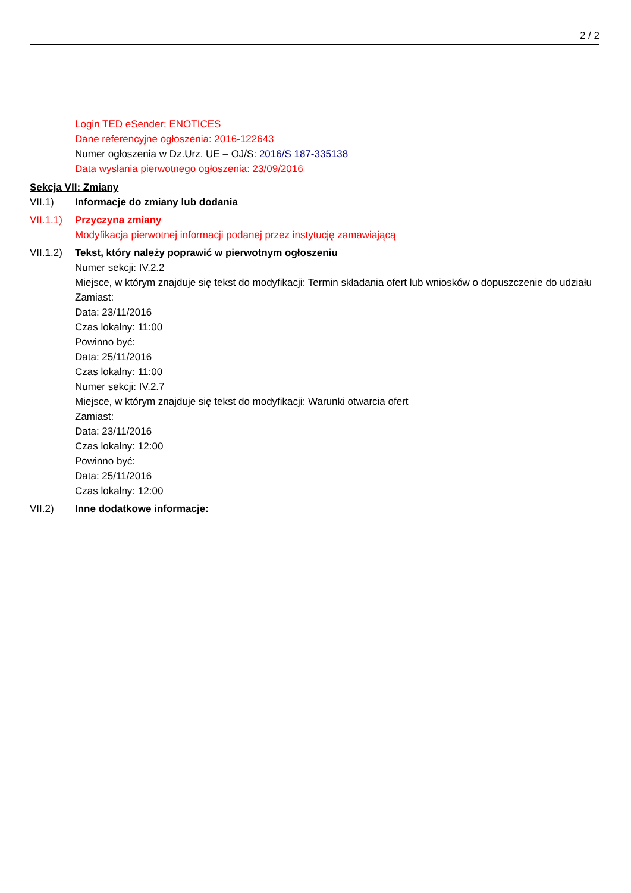2 / 2
Login TED eSender: ENOTICES
Dane referencyjne ogłoszenia: 2016-122643
Numer ogłoszenia w Dz.Urz. UE – OJ/S: 2016/S 187-335138
Data wysłania pierwotnego ogłoszenia: 23/09/2016
Sekcja VII: Zmiany
VII.1) Informacje do zmiany lub dodania
VII.1.1)
Przyczyna zmiany
Modyfikacja pierwotnej informacji podanej przez instytucję zamawiającą
VII.1.2)
Tekst, który należy poprawić w pierwotnym ogłoszeniu
Numer sekcji: IV.2.2
Miejsce, w którym znajduje się tekst do modyfikacji: Termin składania ofert lub wniosków o dopuszczenie do udziału
Zamiast:
Data: 23/11/2016
Czas lokalny: 11:00
Powinno być:
Data: 25/11/2016
Czas lokalny: 11:00
Numer sekcji: IV.2.7
Miejsce, w którym znajduje się tekst do modyfikacji: Warunki otwarcia ofert
Zamiast:
Data: 23/11/2016
Czas lokalny: 12:00
Powinno być:
Data: 25/11/2016
Czas lokalny: 12:00
VII.2) Inne dodatkowe informacje: